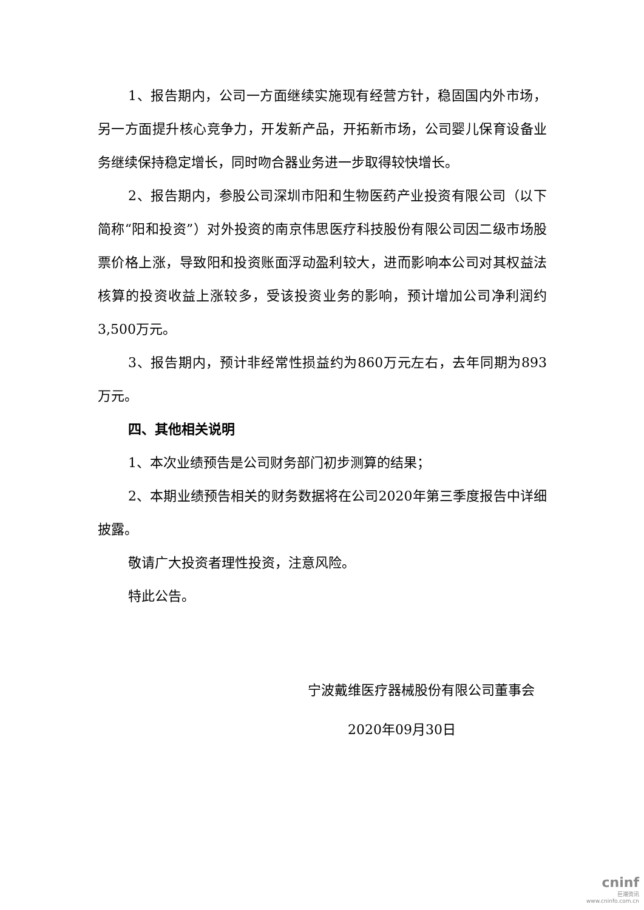1、报告期内，公司一方面继续实施现有经营方针，稳固国内外市场，另一方面提升核心竞争力，开发新产品，开拓新市场，公司婴儿保育设备业务继续保持稳定增长，同时吻合器业务进一步取得较快增长。
2、报告期内，参股公司深圳市阳和生物医药产业投资有限公司（以下简称“阳和投资”）对外投资的南京伟思医疗科技股份有限公司因二级市场股票价格上涨，导致阳和投资账面浮动盈利较大，进而影响本公司对其权益法核算的投资收益上涨较多，受该投资业务的影响，预计增加公司净利润约3,500万元。
3、报告期内，预计非经常性损益约为860万元左右，去年同期为893万元。
四、其他相关说明
1、本次业绩预告是公司财务部门初步测算的结果；
2、本期业绩预告相关的财务数据将在公司2020年第三季度报告中详细披露。
敬请广大投资者理性投资，注意风险。
特此公告。
宁波戴维医疗器械股份有限公司董事会
2020年09月30日
cninf
巨潮资讯
www.cninfo.com.cn